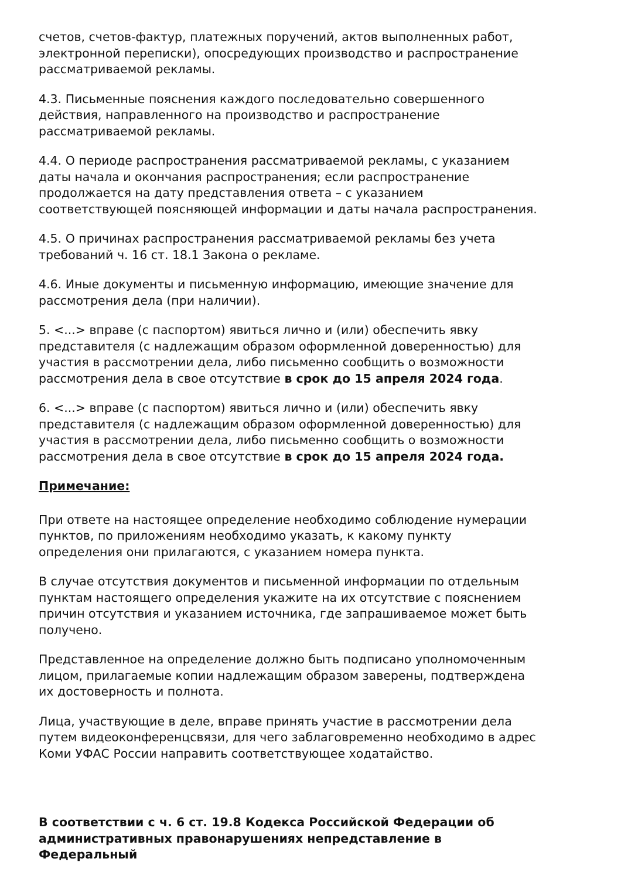счетов, счетов-фактур, платежных поручений, актов выполненных работ, электронной переписки), опосредующих производство и распространение рассматриваемой рекламы.
4.3. Письменные пояснения каждого последовательно совершенного действия, направленного на производство и распространение рассматриваемой рекламы.
4.4. О периоде распространения рассматриваемой рекламы, с указанием даты начала и окончания распространения; если распространение продолжается на дату представления ответа – с указанием соответствующей поясняющей информации и даты начала распространения.
4.5. О причинах распространения рассматриваемой рекламы без учета требований ч. 16 ст. 18.1 Закона о рекламе.
4.6. Иные документы и письменную информацию, имеющие значение для рассмотрения дела (при наличии).
5. <...> вправе (с паспортом) явиться лично и (или) обеспечить явку представителя (с надлежащим образом оформленной доверенностью) для участия в рассмотрении дела, либо письменно сообщить о возможности рассмотрения дела в свое отсутствие в срок до 15 апреля 2024 года.
6. <...> вправе (с паспортом) явиться лично и (или) обеспечить явку представителя (с надлежащим образом оформленной доверенностью) для участия в рассмотрении дела, либо письменно сообщить о возможности рассмотрения дела в свое отсутствие в срок до 15 апреля 2024 года.
Примечание:
При ответе на настоящее определение необходимо соблюдение нумерации пунктов, по приложениям необходимо указать, к какому пункту определения они прилагаются, с указанием номера пункта.
В случае отсутствия документов и письменной информации по отдельным пунктам настоящего определения укажите на их отсутствие с пояснением причин отсутствия и указанием источника, где запрашиваемое может быть получено.
Представленное на определение должно быть подписано уполномоченным лицом, прилагаемые копии надлежащим образом заверены, подтверждена их достоверность и полнота.
Лица, участвующие в деле, вправе принять участие в рассмотрении дела путем видеоконференцсвязи, для чего заблаговременно необходимо в адрес Коми УФАС России направить соответствующее ходатайство.
В соответствии с ч. 6 ст. 19.8 Кодекса Российской Федерации об административных правонарушениях непредставление в Федеральный